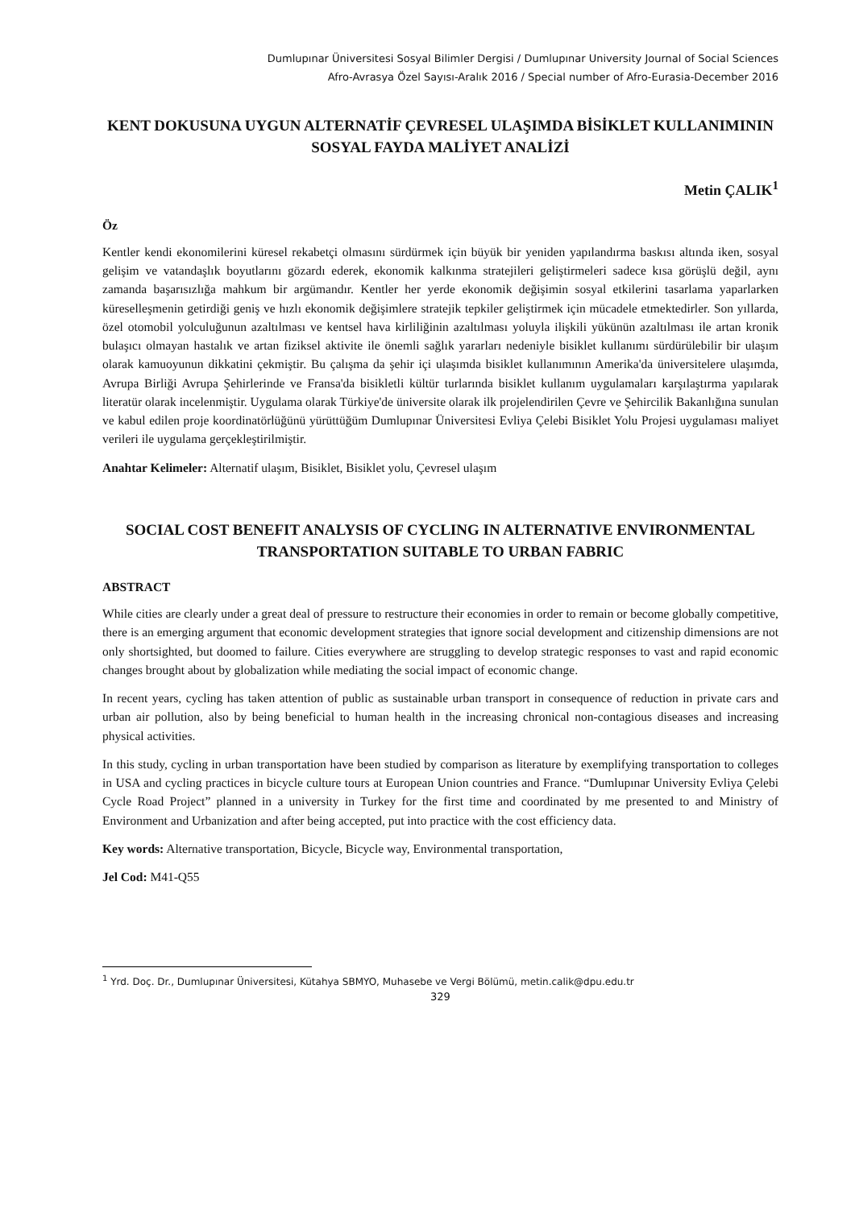Dumlupınar Üniversitesi Sosyal Bilimler Dergisi / Dumlupınar University Journal of Social Sciences
Afro-Avrasya Özel Sayısı-Aralık 2016 / Special number of Afro-Eurasia-December 2016
KENT DOKUSUNA UYGUN ALTERNATİF ÇEVRESEL ULAŞIMDA BİSİKLET KULLANIMININ SOSYAL FAYDA MALİYET ANALİZİ
Metin ÇALIK<sup>1</sup>
Öz
Kentler kendi ekonomilerini küresel rekabetçi olmasını sürdürmek için büyük bir yeniden yapılandırma baskısı altında iken, sosyal gelişim ve vatandaşlık boyutlarını gözardı ederek, ekonomik kalkınma stratejileri geliştirmeleri sadece kısa görüşlü değil, aynı zamanda başarısızlığa mahkum bir argümandır. Kentler her yerde ekonomik değişimin sosyal etkilerini tasarlama yaparlarken küreselleşmenin getirdiği geniş ve hızlı ekonomik değişimlere stratejik tepkiler geliştirmek için mücadele etmektedirler. Son yıllarda, özel otomobil yolculuğunun azaltılması ve kentsel hava kirliliğinin azaltılması yoluyla ilişkili yükünün azaltılması ile artan kronik bulaşıcı olmayan hastalık ve artan fiziksel aktivite ile önemli sağlık yararları nedeniyle bisiklet kullanımı sürdürülebilir bir ulaşım olarak kamuoyunun dikkatini çekmiştir. Bu çalışma da şehir içi ulaşımda bisiklet kullanımının Amerika'da üniversitelere ulaşımda, Avrupa Birliği Avrupa Şehirlerinde ve Fransa'da bisikletli kültür turlarında bisiklet kullanım uygulamaları karşılaştırma yapılarak literatür olarak incelenmiştir. Uygulama olarak Türkiye'de üniversite olarak ilk projelendirilen Çevre ve Şehircilik Bakanlığına sunulan ve kabul edilen proje koordinatörlüğünü yürüttüğüm Dumlupınar Üniversitesi Evliya Çelebi Bisiklet Yolu Projesi uygulaması maliyet verileri ile uygulama gerçekleştirilmiştir.
Anahtar Kelimeler: Alternatif ulaşım, Bisiklet, Bisiklet yolu, Çevresel ulaşım
SOCIAL COST BENEFIT ANALYSIS OF CYCLING IN ALTERNATIVE ENVIRONMENTAL TRANSPORTATION SUITABLE TO URBAN FABRIC
ABSTRACT
While cities are clearly under a great deal of pressure to restructure their economies in order to remain or become globally competitive, there is an emerging argument that economic development strategies that ignore social development and citizenship dimensions are not only shortsighted, but doomed to failure. Cities everywhere are struggling to develop strategic responses to vast and rapid economic changes brought about by globalization while mediating the social impact of economic change.
In recent years, cycling has taken attention of public as sustainable urban transport in consequence of reduction in private cars and urban air pollution, also by being beneficial to human health in the increasing chronical non-contagious diseases and increasing physical activities.
In this study, cycling in urban transportation have been studied by comparison as literature by exemplifying transportation to colleges in USA and cycling practices in bicycle culture tours at European Union countries and France. “Dumlupınar University Evliya Çelebi Cycle Road Project” planned in a university in Turkey for the first time and coordinated by me presented to and Ministry of Environment and Urbanization and after being accepted, put into practice with the cost efficiency data.
Key words: Alternative transportation, Bicycle, Bicycle way, Environmental transportation,
Jel Cod: M41-Q55
<sup>1</sup> Yrd. Doç. Dr., Dumlupınar Üniversitesi, Kütahya SBMYO, Muhasebe ve Vergi Bölümü, metin.calik@dpu.edu.tr
329